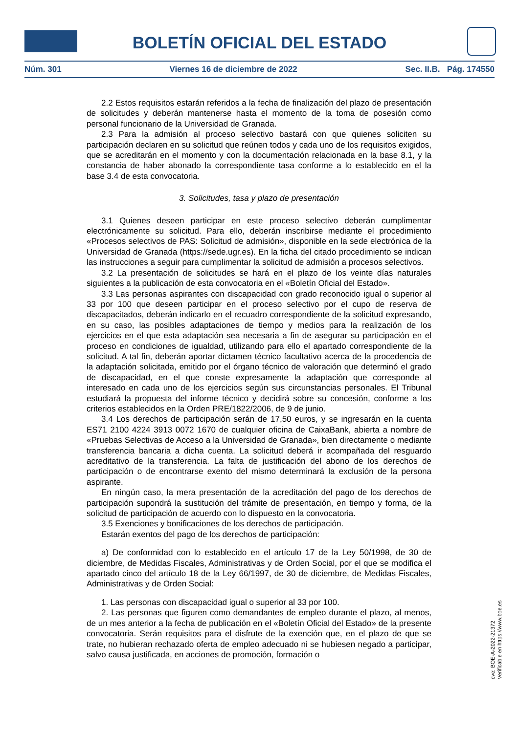BOLETÍN OFICIAL DEL ESTADO
Núm. 301 Viernes 16 de diciembre de 2022 Sec. II.B. Pág. 174550
2.2 Estos requisitos estarán referidos a la fecha de finalización del plazo de presentación de solicitudes y deberán mantenerse hasta el momento de la toma de posesión como personal funcionario de la Universidad de Granada.
2.3 Para la admisión al proceso selectivo bastará con que quienes soliciten su participación declaren en su solicitud que reúnen todos y cada uno de los requisitos exigidos, que se acreditarán en el momento y con la documentación relacionada en la base 8.1, y la constancia de haber abonado la correspondiente tasa conforme a lo establecido en el la base 3.4 de esta convocatoria.
3. Solicitudes, tasa y plazo de presentación
3.1 Quienes deseen participar en este proceso selectivo deberán cumplimentar electrónicamente su solicitud. Para ello, deberán inscribirse mediante el procedimiento «Procesos selectivos de PAS: Solicitud de admisión», disponible en la sede electrónica de la Universidad de Granada (https://sede.ugr.es). En la ficha del citado procedimiento se indican las instrucciones a seguir para cumplimentar la solicitud de admisión a procesos selectivos.
3.2 La presentación de solicitudes se hará en el plazo de los veinte días naturales siguientes a la publicación de esta convocatoria en el «Boletín Oficial del Estado».
3.3 Las personas aspirantes con discapacidad con grado reconocido igual o superior al 33 por 100 que deseen participar en el proceso selectivo por el cupo de reserva de discapacitados, deberán indicarlo en el recuadro correspondiente de la solicitud expresando, en su caso, las posibles adaptaciones de tiempo y medios para la realización de los ejercicios en el que esta adaptación sea necesaria a fin de asegurar su participación en el proceso en condiciones de igualdad, utilizando para ello el apartado correspondiente de la solicitud. A tal fin, deberán aportar dictamen técnico facultativo acerca de la procedencia de la adaptación solicitada, emitido por el órgano técnico de valoración que determinó el grado de discapacidad, en el que conste expresamente la adaptación que corresponde al interesado en cada uno de los ejercicios según sus circunstancias personales. El Tribunal estudiará la propuesta del informe técnico y decidirá sobre su concesión, conforme a los criterios establecidos en la Orden PRE/1822/2006, de 9 de junio.
3.4 Los derechos de participación serán de 17,50 euros, y se ingresarán en la cuenta ES71 2100 4224 3913 0072 1670 de cualquier oficina de CaixaBank, abierta a nombre de «Pruebas Selectivas de Acceso a la Universidad de Granada», bien directamente o mediante transferencia bancaria a dicha cuenta. La solicitud deberá ir acompañada del resguardo acreditativo de la transferencia. La falta de justificación del abono de los derechos de participación o de encontrarse exento del mismo determinará la exclusión de la persona aspirante.
En ningún caso, la mera presentación de la acreditación del pago de los derechos de participación supondrá la sustitución del trámite de presentación, en tiempo y forma, de la solicitud de participación de acuerdo con lo dispuesto en la convocatoria.
3.5 Exenciones y bonificaciones de los derechos de participación.
Estarán exentos del pago de los derechos de participación:
a) De conformidad con lo establecido en el artículo 17 de la Ley 50/1998, de 30 de diciembre, de Medidas Fiscales, Administrativas y de Orden Social, por el que se modifica el apartado cinco del artículo 18 de la Ley 66/1997, de 30 de diciembre, de Medidas Fiscales, Administrativas y de Orden Social:
1. Las personas con discapacidad igual o superior al 33 por 100.
2. Las personas que figuren como demandantes de empleo durante el plazo, al menos, de un mes anterior a la fecha de publicación en el «Boletín Oficial del Estado» de la presente convocatoria. Serán requisitos para el disfrute de la exención que, en el plazo de que se trate, no hubieran rechazado oferta de empleo adecuado ni se hubiesen negado a participar, salvo causa justificada, en acciones de promoción, formación o
cve: BOE-A-2022-21372
Verificable en https://www.boe.es